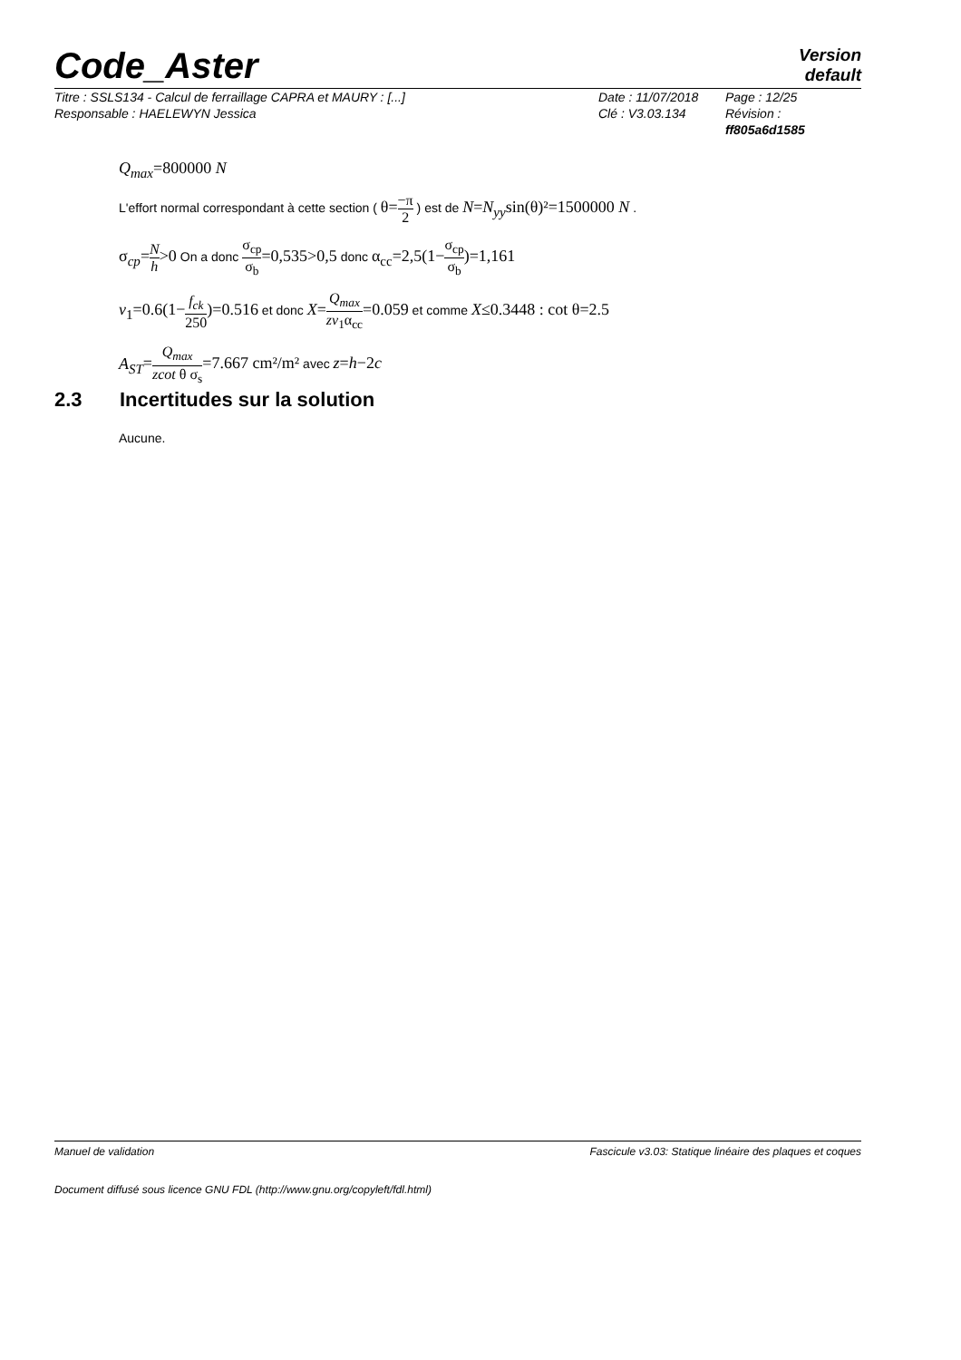Code_Aster
Version
default
Titre : SSLS134 - Calcul de ferraillage CAPRA et MAURY : [...]
Responsable : HAELEWYN Jessica
Date : 11/07/2018
Clé : V3.03.134
Page : 12/25
Révision :
ff805a6d1585
Q<sub>max</sub>=800000 N
L'effort normal correspondant à cette section ( θ=−π 2 ) est de N=N<sub>yy</sub>sin(θ)²=1500000 N .
σ<sub>cp</sub>=N h>0 On a donc σ<sub>cp</sub> σ<sub>b</sub>=0,535>0,5 donc α<sub>cc</sub>=2,5(1−σ<sub>cp</sub> σ<sub>b</sub>)=1,161
v<sub>1</sub>=0.6(1−f<sub>ck</sub> 250)=0.516 et donc X=Q<sub>max</sub> zv<sub>1</sub>α<sub>cc</sub>=0.059 et comme X≤0.3448 : cot θ=2.5
A<sub>ST</sub>=Q<sub>max</sub> zcot θ σ<sub>s</sub>=7.667 cm²/m² avec z=h−2c
2.3 Incertitudes sur la solution
Aucune.
Fascicule v3.03: Statique linéaire des plaques et coques Manuel de validation
Document diffusé sous licence GNU FDL (http://www.gnu.org/copyleft/fdl.html)